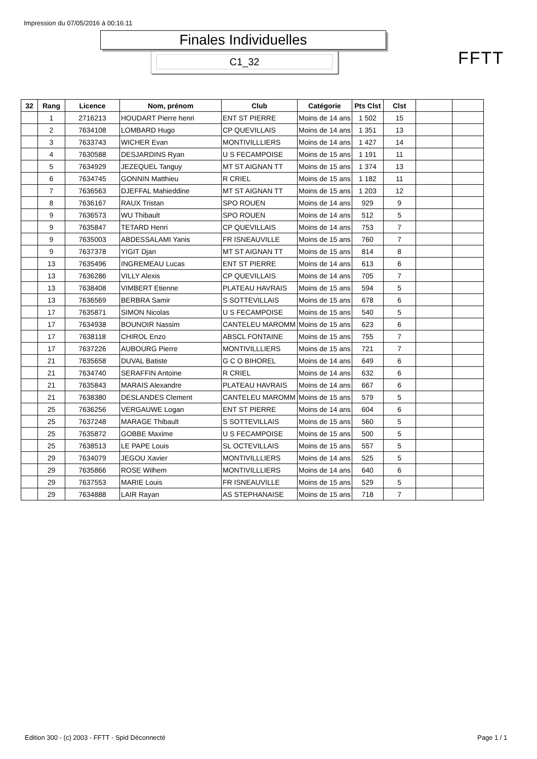Impression du 07/05/2016 à 00:16:11
Finales Individuelles
C1_32 FFTT
| 32 | Rang | Licence | Nom, prénom | Club | Catégorie | Pts Clst | Clst | | |
| --- | --- | --- | --- | --- | --- | --- | --- | --- | --- |
| | 1 | 2716213 | HOUDART Pierre henri | ENT ST PIERRE | Moins de 14 ans | 1 502 | 15 | | |
| | 2 | 7634108 | LOMBARD Hugo | CP QUEVILLAIS | Moins de 14 ans | 1 351 | 13 | | |
| | 3 | 7633743 | WICHER Evan | MONTIVILLLIERS | Moins de 14 ans | 1 427 | 14 | | |
| | 4 | 7630588 | DESJARDINS Ryan | U S FECAMPOISE | Moins de 15 ans | 1 191 | 11 | | |
| | 5 | 7634929 | JEZEQUEL Tanguy | MT ST AIGNAN TT | Moins de 15 ans | 1 374 | 13 | | |
| | 6 | 7634745 | GONNIN Matthieu | R CRIEL | Moins de 15 ans | 1 182 | 11 | | |
| | 7 | 7636563 | DJEFFAL Mahieddine | MT ST AIGNAN TT | Moins de 15 ans | 1 203 | 12 | | |
| | 8 | 7636167 | RAUX Tristan | SPO ROUEN | Moins de 14 ans | 929 | 9 | | |
| | 9 | 7636573 | WU Thibault | SPO ROUEN | Moins de 14 ans | 512 | 5 | | |
| | 9 | 7635847 | TETARD Henri | CP QUEVILLAIS | Moins de 14 ans | 753 | 7 | | |
| | 9 | 7635003 | ABDESSALAMI Yanis | FR ISNEAUVILLE | Moins de 15 ans | 760 | 7 | | |
| | 9 | 7637378 | YIGIT Djan | MT ST AIGNAN TT | Moins de 15 ans | 814 | 8 | | |
| | 13 | 7635496 | INGREMEAU Lucas | ENT ST PIERRE | Moins de 14 ans | 613 | 6 | | |
| | 13 | 7636286 | VILLY Alexis | CP QUEVILLAIS | Moins de 14 ans | 705 | 7 | | |
| | 13 | 7638408 | VIMBERT Etienne | PLATEAU HAVRAIS | Moins de 15 ans | 594 | 5 | | |
| | 13 | 7636569 | BERBRA Samir | S SOTTEVILLAIS | Moins de 15 ans | 678 | 6 | | |
| | 17 | 7635871 | SIMON Nicolas | U S FECAMPOISE | Moins de 15 ans | 540 | 5 | | |
| | 17 | 7634938 | BOUNOIR Nassim | CANTELEU MAROMM | Moins de 15 ans | 623 | 6 | | |
| | 17 | 7638118 | CHIROL Enzo | ABSCL FONTAINE | Moins de 15 ans | 755 | 7 | | |
| | 17 | 7637226 | AUBOURG Pierre | MONTIVILLLIERS | Moins de 15 ans | 721 | 7 | | |
| | 21 | 7635658 | DUVAL Batiste | G C O BIHOREL | Moins de 14 ans | 649 | 6 | | |
| | 21 | 7634740 | SERAFFIN Antoine | R CRIEL | Moins de 14 ans | 632 | 6 | | |
| | 21 | 7635843 | MARAIS Alexandre | PLATEAU HAVRAIS | Moins de 14 ans | 667 | 6 | | |
| | 21 | 7638380 | DESLANDES Clement | CANTELEU MAROMM | Moins de 15 ans | 579 | 5 | | |
| | 25 | 7636256 | VERGAUWE Logan | ENT ST PIERRE | Moins de 14 ans | 604 | 6 | | |
| | 25 | 7637248 | MARAGE Thibault | S SOTTEVILLAIS | Moins de 15 ans | 560 | 5 | | |
| | 25 | 7635872 | GOBBE Maxime | U S FECAMPOISE | Moins de 15 ans | 500 | 5 | | |
| | 25 | 7638513 | LE PAPE Louis | SL OCTEVILLAIS | Moins de 15 ans | 557 | 5 | | |
| | 29 | 7634079 | JEGOU Xavier | MONTIVILLLIERS | Moins de 14 ans | 525 | 5 | | |
| | 29 | 7635866 | ROSE Wilhem | MONTIVILLLIERS | Moins de 14 ans | 640 | 6 | | |
| | 29 | 7637553 | MARIE Louis | FR ISNEAUVILLE | Moins de 15 ans | 529 | 5 | | |
| | 29 | 7634888 | LAIR Rayan | AS STEPHANAISE | Moins de 15 ans | 718 | 7 | | |
Edition 300 - (c) 2003 - FFTT - Spid Déconnecté
Page 1 / 1